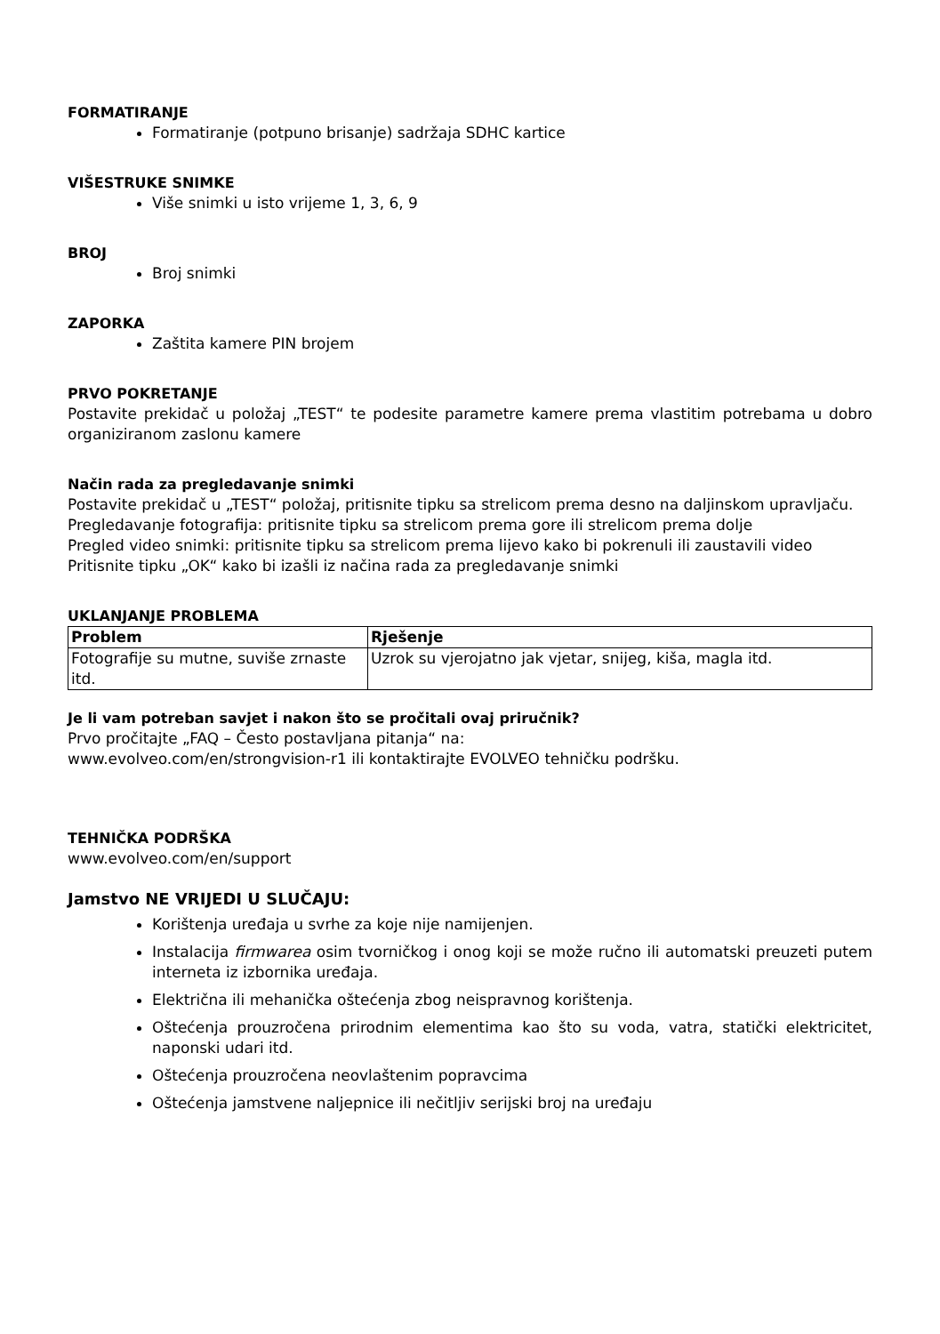FORMATIRANJE
Formatiranje (potpuno brisanje) sadržaja SDHC kartice
VIŠESTRUKE SNIMKE
Više snimki u isto vrijeme 1, 3, 6, 9
BROJ
Broj snimki
ZAPORKA
Zaštita kamere PIN brojem
PRVO POKRETANJE
Postavite prekidač u položaj „TEST“ te podesite parametre kamere prema vlastitim potrebama u dobro organiziranom zaslonu kamere
Način rada za pregledavanje snimki
Postavite prekidač u „TEST“ položaj, pritisnite tipku sa strelicom prema desno na daljinskom upravljaču.
Pregledavanje fotografija: pritisnite tipku sa strelicom prema gore ili strelicom prema dolje
Pregled video snimki: pritisnite tipku sa strelicom prema lijevo kako bi pokrenuli ili zaustavili video
Pritisnite tipku „OK“ kako bi izašli iz načina rada za pregledavanje snimki
UKLANJANJE PROBLEMA
| Problem | Rješenje |
| --- | --- |
| Fotografije su mutne, suviše zrnaste itd. | Uzrok su vjerojatno jak vjetar, snijeg, kiša, magla itd. |
Je li vam potreban savjet i nakon što se pročitali ovaj priručnik?
Prvo pročitajte „FAQ – Često postavljana pitanja“ na:
www.evolveo.com/en/strongvision-r1 ili kontaktirajte EVOLVEO tehničku podršku.
TEHNIČKA PODRŠKA
www.evolveo.com/en/support
Jamstvo NE VRIJEDI U SLUČAJU:
Korištenja uređaja u svrhe za koje nije namijenjen.
Instalacija firmwarea osim tvorničkog i onog koji se može ručno ili automatski preuzeti putem interneta iz izbornika uređaja.
Električna ili mehanička oštećenja zbog neispravnog korištenja.
Oštećenja prouzročena prirodnim elementima kao što su voda, vatra, statički elektricitet, naponski udari itd.
Oštećenja prouzročena neovlaštenim popravcima
Oštećenja jamstvene naljepnice ili nečitljiv serijski broj na uređaju